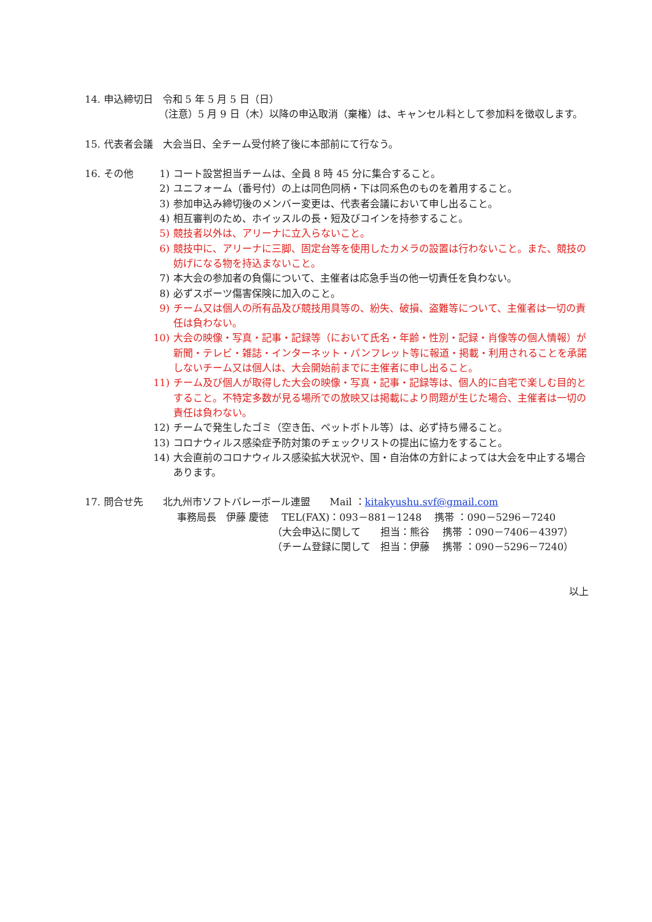14. 申込締切日　令和 5 年 5 月 5 日（日）
（注意）5 月 9 日（木）以降の申込取消（棄権）は、キャンセル料として参加料を徴収します。
15. 代表者会議　大会当日、全チーム受付終了後に本部前にて行なう。
16. その他
1) コート設営担当チームは、全員 8 時 45 分に集合すること。
2) ユニフォーム（番号付）の上は同色同柄・下は同系色のものを着用すること。
3) 参加申込み締切後のメンバー変更は、代表者会議において申し出ること。
4) 相互審判のため、ホイッスルの長・短及びコインを持参すること。
5) 競技者以外は、アリーナに立入らないこと。
6) 競技中に、アリーナに三脚、固定台等を使用したカメラの設置は行わないこと。また、競技の妨げになる物を持込まないこと。
7) 本大会の参加者の負傷について、主催者は応急手当の他一切責任を負わない。
8) 必ずスポーツ傷害保険に加入のこと。
9) チーム又は個人の所有品及び競技用具等の、紛失、破損、盗難等について、主催者は一切の責任は負わない。
10) 大会の映像・写真・記事・記録等（において氏名・年齢・性別・記録・肖像等の個人情報）が新聞・テレビ・雑誌・インターネット・パンフレット等に報道・掲載・利用されることを承諾しないチーム又は個人は、大会開始前までに主催者に申し出ること。
11) チーム及び個人が取得した大会の映像・写真・記事・記録等は、個人的に自宅で楽しむ目的とすること。不特定多数が見る場所での放映又は掲載により問題が生じた場合、主催者は一切の責任は負わない。
12) チームで発生したゴミ（空き缶、ペットボトル等）は、必ず持ち帰ること。
13) コロナウィルス感染症予防対策のチェックリストの提出に協力をすること。
14) 大会直前のコロナウィルス感染拡大状況や、国・自治体の方針によっては大会を中止する場合あります。
17. 問合せ先　　北九州市ソフトバレーボール連盟　　Mail ：kitakyushu.svf@gmail.com
事務局長　伊藤 慶徳　 TEL(FAX)：093－881－1248　 携帯 ：090－5296－7240
（大会申込に関して　　担当：熊谷　 携帯 ：090－7406－4397）
（チーム登録に関して　担当：伊藤　 携帯 ：090－5296－7240）
以上